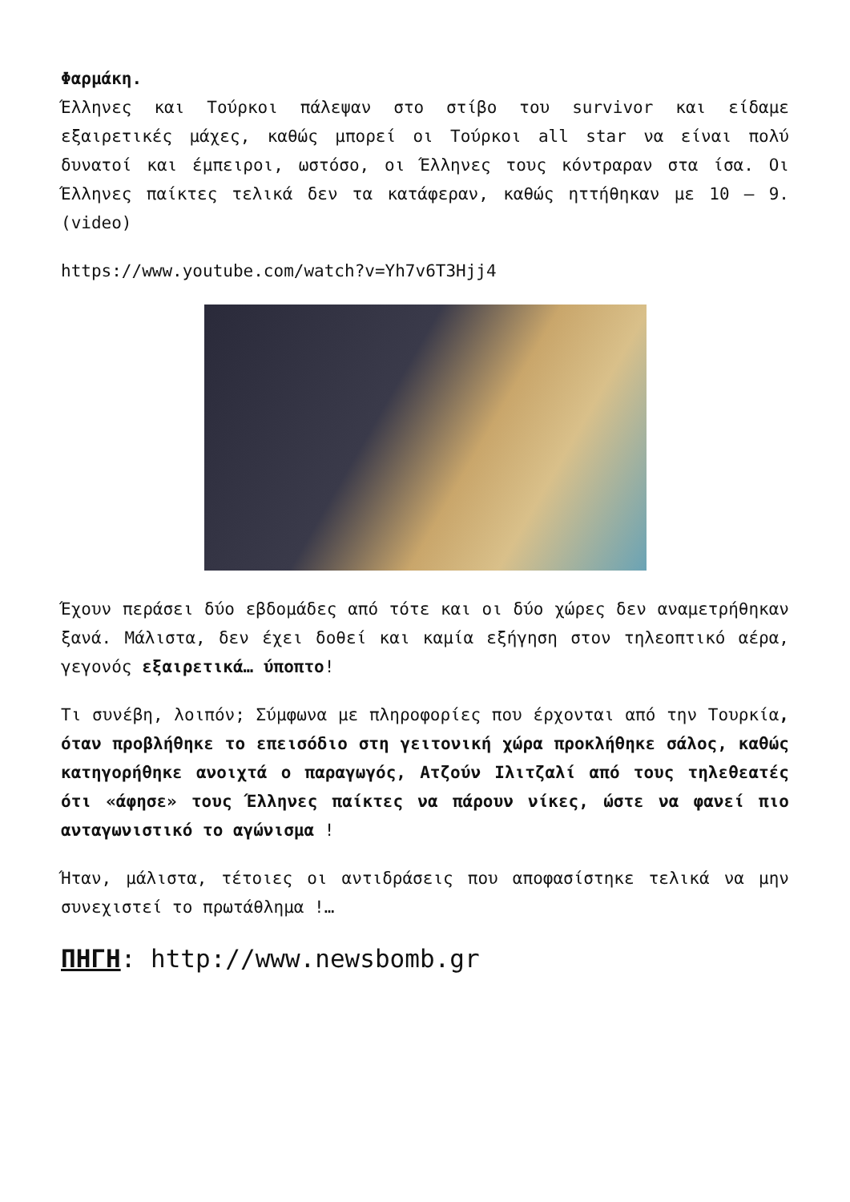Φαρμάκη.
Έλληνες και Τούρκοι πάλεψαν στο στίβο του survivor και είδαμε εξαιρετικές μάχες, καθώς μπορεί οι Τούρκοι all star να είναι πολύ δυνατοί και έμπειροι, ωστόσο, οι Έλληνες τους κόντραραν στα ίσα. Οι Έλληνες παίκτες τελικά δεν τα κατάφεραν, καθώς ηττήθηκαν με 10 – 9. (video)
https://www.youtube.com/watch?v=Yh7v6T3Hjj4
Έχουν περάσει δύο εβδομάδες από τότε και οι δύο χώρες δεν αναμετρήθηκαν ξανά. Μάλιστα, δεν έχει δοθεί και καμία εξήγηση στον τηλεοπτικό αέρα, γεγονός εξαιρετικά… ύποπτο!
Τι συνέβη, λοιπόν; Σύμφωνα με πληροφορίες που έρχονται από την Τουρκία, όταν προβλήθηκε το επεισόδιο στη γειτονική χώρα προκλήθηκε σάλος, καθώς κατηγορήθηκε ανοιχτά ο παραγωγός, Ατζούν Ιλιτζαλί από τους τηλεθεατές ότι «άφησε» τους Έλληνες παίκτες να πάρουν νίκες, ώστε να φανεί πιο ανταγωνιστικό το αγώνισμα !
Ήταν, μάλιστα, τέτοιες οι αντιδράσεις που αποφασίστηκε τελικά να μην συνεχιστεί το πρωτάθλημα !…
ΠΗΓΗ: http://www.newsbomb.gr